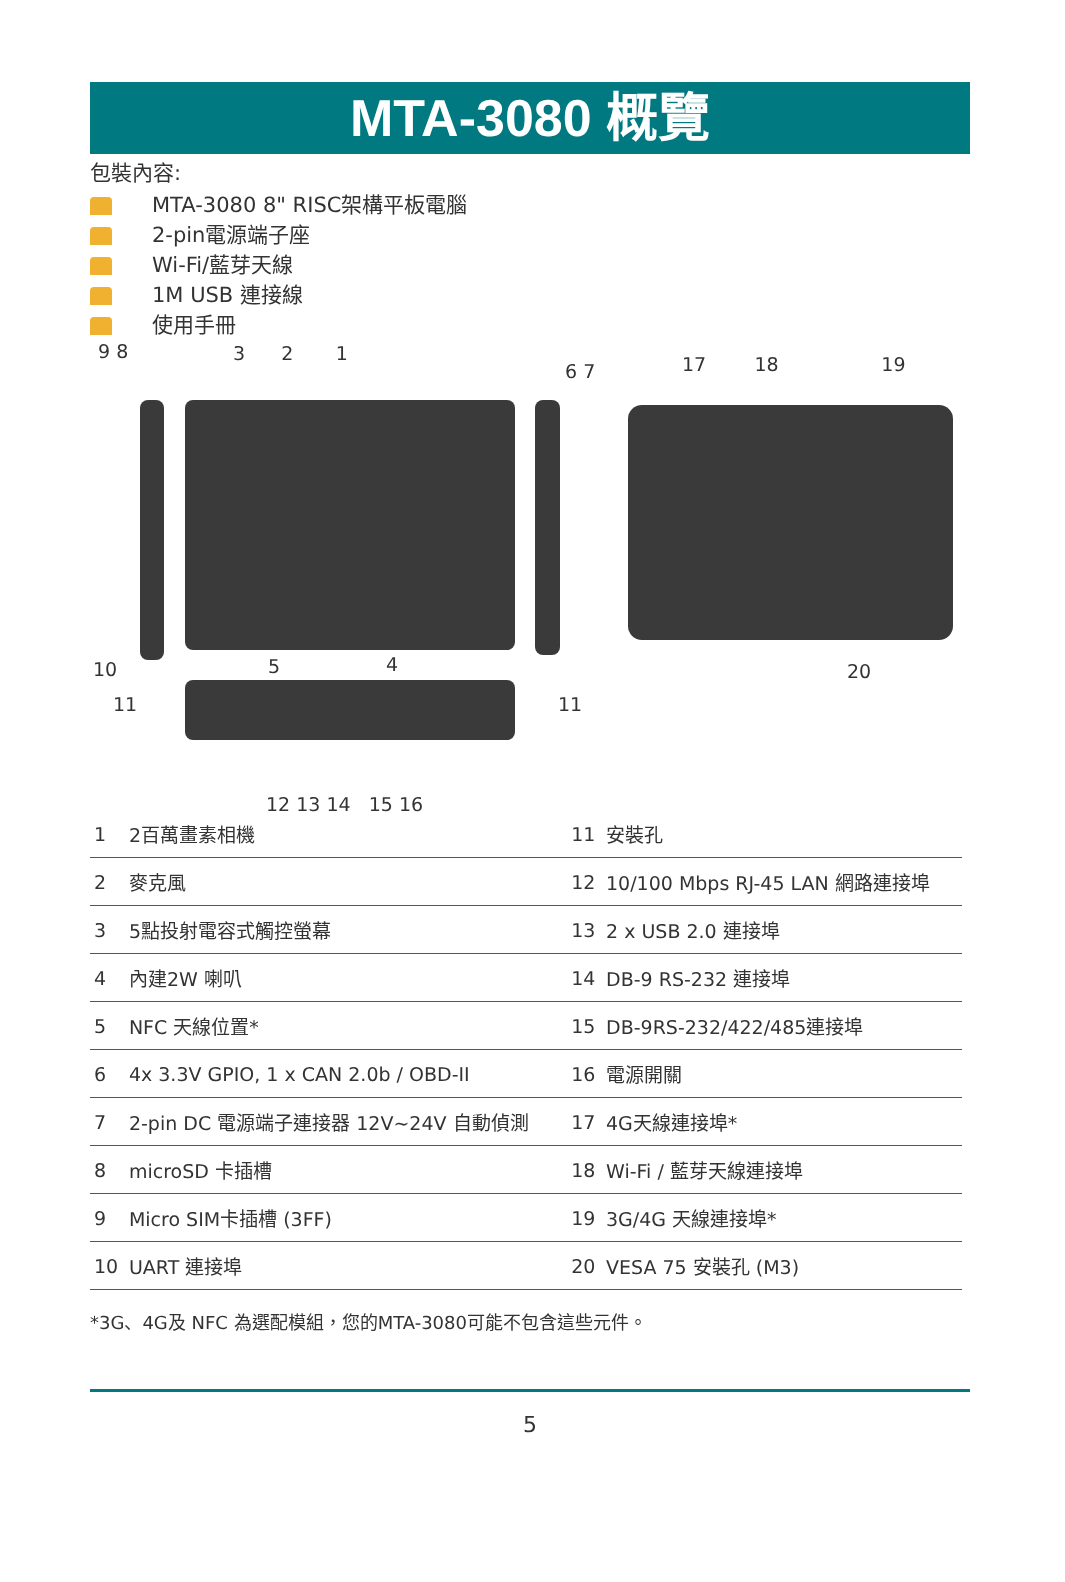MTA-3080 概覽
包裝內容:
MTA-3080 8" RISC架構平板電腦
2-pin電源端子座
Wi-Fi/藍芽天線
1M USB 連接線
使用手冊
9 8 3 2 1
6 7
17 18 19
10 5 4 20
11 11
12 13 14 15 16
| 1 | 2百萬畫素相機 | 11 | 安裝孔 |
| 2 | 麥克風 | 12 | 10/100 Mbps RJ-45 LAN 網路連接埠 |
| 3 | 5點投射電容式觸控螢幕 | 13 | 2 x USB 2.0 連接埠 |
| 4 | 內建2W 喇叭 | 14 | DB-9 RS-232 連接埠 |
| 5 | NFC 天線位置* | 15 | DB-9RS-232/422/485連接埠 |
| 6 | 4x 3.3V GPIO, 1 x CAN 2.0b / OBD-II | 16 | 電源開關 |
| 7 | 2-pin DC 電源端子連接器 12V~24V 自動偵測 | 17 | 4G天線連接埠* |
| 8 | microSD 卡插槽 | 18 | Wi-Fi / 藍芽天線連接埠 |
| 9 | Micro SIM卡插槽 (3FF) | 19 | 3G/4G 天線連接埠* |
| 10 | UART 連接埠 | 20 | VESA 75 安裝孔 (M3) |
*3G、4G及 NFC 為選配模組，您的MTA-3080可能不包含這些元件。
5